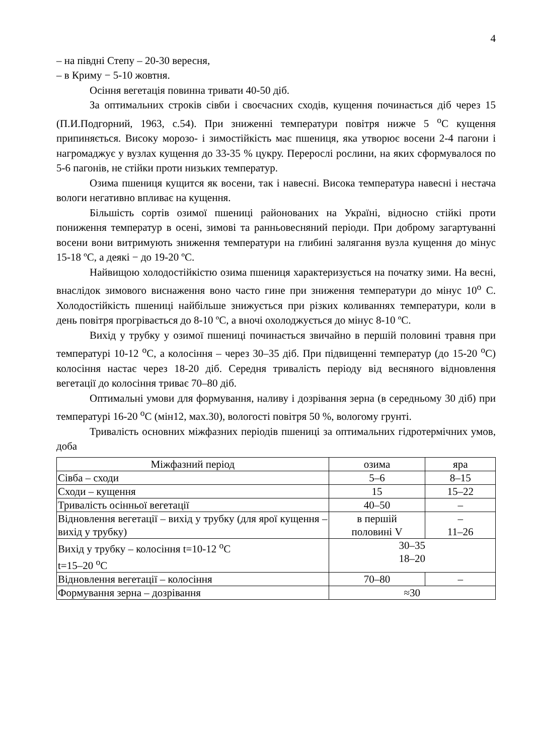4
– на півдні Степу – 20-30 вересня,
– в Криму − 5-10 жовтня.
Осіння вегетація повинна тривати 40-50 діб.
За оптимальних строків сівби і своєчасних сходів, кущення починається діб через 15 (П.И.Подгорний, 1963, с.54). При зниженні температури повітря нижче 5 <sup>о</sup>С кущення припиняється. Високу морозо- і зимостійкість має пшениця, яка утворює восени 2-4 пагони і нагромаджує у вузлах кущення до 33-35 % цукру. Перерослі рослини, на яких сформувалося по 5-6 пагонів, не стійки проти низьких температур.
Озима пшениця кущится як восени, так і навесні. Висока температура навесні і нестача вологи негативно впливає на кущення.
Більшість сортів озимої пшениці районованих на Україні, відносно стійкі проти пониження температур в осені, зимові та ранньовесняний періоди. При доброму загартуванні восени вони витримують зниження температури на глибині залягання вузла кущення до мінус 15-18 ºС, а деякі − до 19-20 ºС.
Найвищою холодостійкістю озима пшениця характеризується на початку зими. На весні, внаслідок зимового виснаження воно часто гине при зниження температури до мінус 10<sup>о</sup> С. Холодостійкість пшениці найбільше знижується при різких коливаннях температури, коли в день повітря прогрівається до 8-10 ºС, а вночі охолоджується до мінус 8-10 ºС.
Вихід у трубку у озимої пшениці починається звичайно в першій половині травня при температурі 10-12 <sup>о</sup>С, а колосіння – через 30–35 діб. При підвищенні температур (до 15-20 <sup>о</sup>С) колосіння настає через 18-20 діб. Середня тривалість періоду від весняного відновлення вегетації до колосіння триває 70–80 діб.
Оптимальні умови для формування, наливу і дозрівання зерна (в середньому 30 діб) при температурі 16-20 <sup>о</sup>С (мін12, мах.30), вологості повітря 50 %, вологому грунті.
Тривалість основних міжфазних періодів пшениці за оптимальних гідротермічних умов, доба
| Міжфазний період | озима | яра |
| Сівба – сходи | 5–6 | 8–15 |
| Сходи – кущення | 15 | 15–22 |
| Тривалість осінньої вегетації | 40–50 | – |
| Відновлення вегетації – вихід у трубку (для ярої кущення – вихід у трубку) | в першій половині V | – 11–26 |
| Вихід у трубку – колосіння t=10-12 <sup>о</sup>С t=15–20 <sup>о</sup>С | 30–35 18–20 | |
| Відновлення вегетації – колосіння | 70–80 | – |
| Формування зерна – дозрівання | ≈30 | |